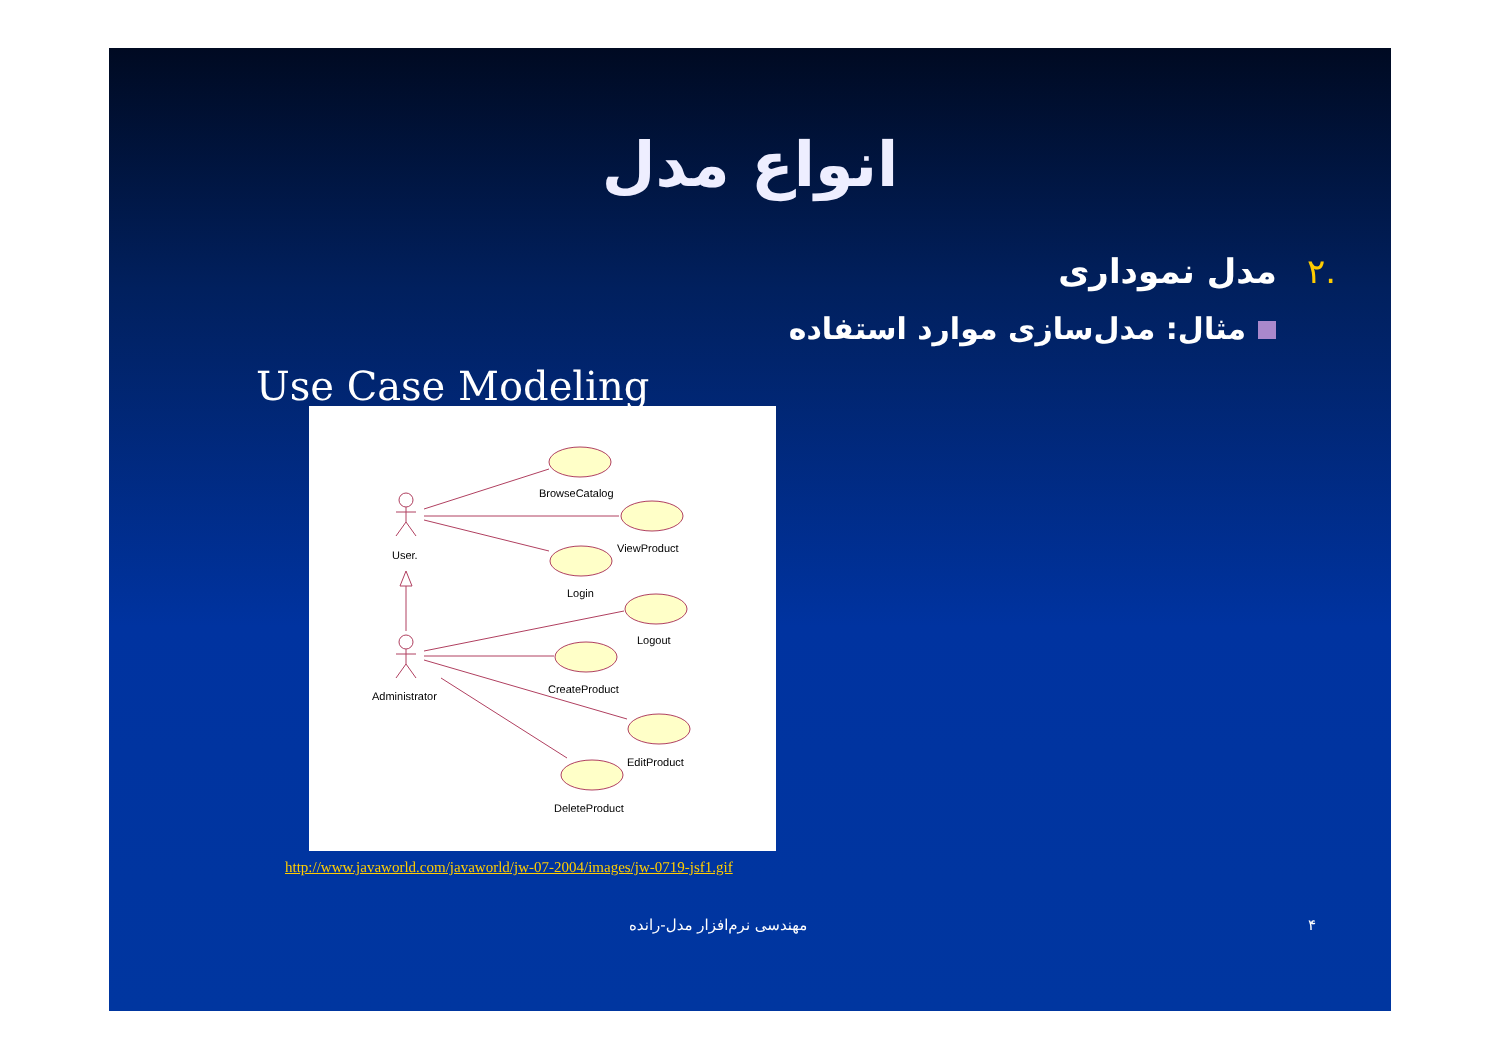انواع مدل
.۲مدل نموداری
مثال: مدل‌سازی موارد استفاده
Use Case Modeling
BrowseCatalog
ViewProduct
User.
Login
Logout
Administrator
CreateProduct
EditProduct
DeleteProduct
http://www.javaworld.com/javaworld/jw-07-2004/images/jw-0719-jsf1.gif
۴ مهندسی نرم‌افزار مدل-رانده